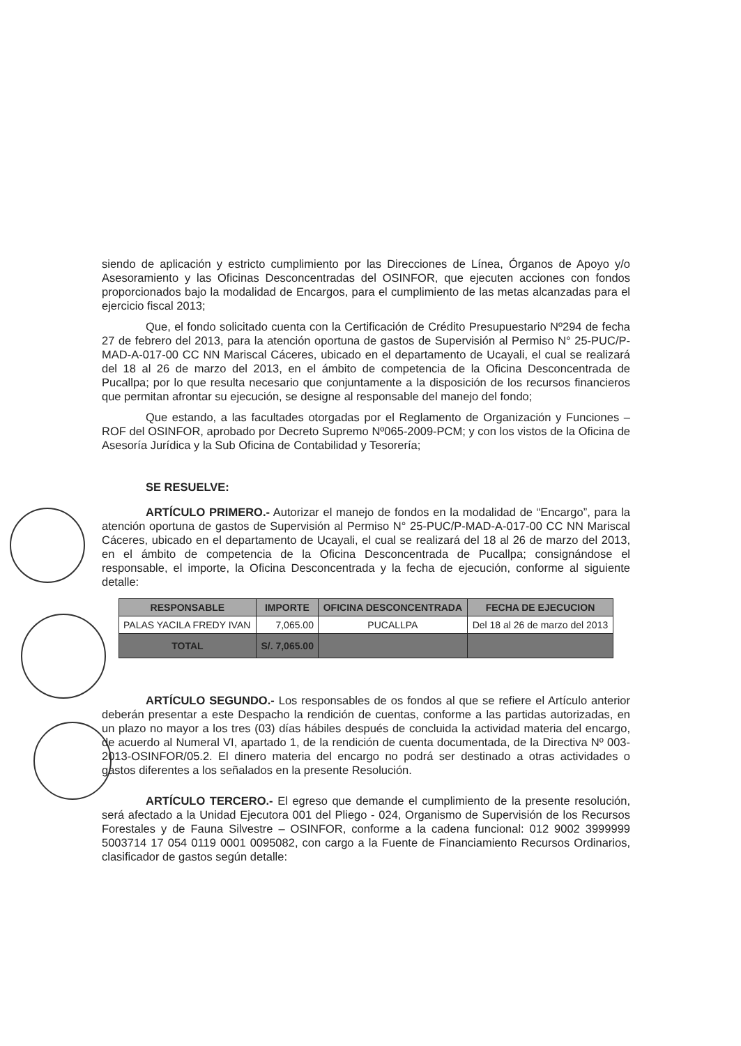siendo de aplicación y estricto cumplimiento por las Direcciones de Línea, Órganos de Apoyo y/o Asesoramiento y las Oficinas Desconcentradas del OSINFOR, que ejecuten acciones con fondos proporcionados bajo la modalidad de Encargos, para el cumplimiento de las metas alcanzadas para el ejercicio fiscal 2013;
Que, el fondo solicitado cuenta con la Certificación de Crédito Presupuestario Nº294 de fecha 27 de febrero del 2013, para la atención oportuna de gastos de Supervisión al Permiso N° 25-PUC/P-MAD-A-017-00 CC NN Mariscal Cáceres, ubicado en el departamento de Ucayali, el cual se realizará del 18 al 26 de marzo del 2013, en el ámbito de competencia de la Oficina Desconcentrada de Pucallpa; por lo que resulta necesario que conjuntamente a la disposición de los recursos financieros que permitan afrontar su ejecución, se designe al responsable del manejo del fondo;
Que estando, a las facultades otorgadas por el Reglamento de Organización y Funciones – ROF del OSINFOR, aprobado por Decreto Supremo Nº065-2009-PCM; y con los vistos de la Oficina de Asesoría Jurídica y la Sub Oficina de Contabilidad y Tesorería;
SE RESUELVE:
ARTÍCULO PRIMERO.- Autorizar el manejo de fondos en la modalidad de “Encargo”, para la atención oportuna de gastos de Supervisión al Permiso N° 25-PUC/P-MAD-A-017-00 CC NN Mariscal Cáceres, ubicado en el departamento de Ucayali, el cual se realizará del 18 al 26 de marzo del 2013, en el ámbito de competencia de la Oficina Desconcentrada de Pucallpa; consignándose el responsable, el importe, la Oficina Desconcentrada y la fecha de ejecución, conforme al siguiente detalle:
| RESPONSABLE | IMPORTE | OFICINA DESCONCENTRADA | FECHA DE EJECUCION |
| --- | --- | --- | --- |
| PALAS YACILA FREDY IVAN | 7,065.00 | PUCALLPA | Del 18 al 26 de marzo del 2013 |
| TOTAL | S/. 7,065.00 | | |
ARTÍCULO SEGUNDO.- Los responsables de os fondos al que se refiere el Artículo anterior deberán presentar a este Despacho la rendición de cuentas, conforme a las partidas autorizadas, en un plazo no mayor a los tres (03) días hábiles después de concluida la actividad materia del encargo, de acuerdo al Numeral VI, apartado 1, de la rendición de cuenta documentada, de la Directiva Nº 003-2013-OSINFOR/05.2. El dinero materia del encargo no podrá ser destinado a otras actividades o gastos diferentes a los señalados en la presente Resolución.
ARTÍCULO TERCERO.- El egreso que demande el cumplimiento de la presente resolución, será afectado a la Unidad Ejecutora 001 del Pliego - 024, Organismo de Supervisión de los Recursos Forestales y de Fauna Silvestre – OSINFOR, conforme a la cadena funcional: 012 9002 3999999 5003714 17 054 0119 0001 0095082, con cargo a la Fuente de Financiamiento Recursos Ordinarios, clasificador de gastos según detalle: